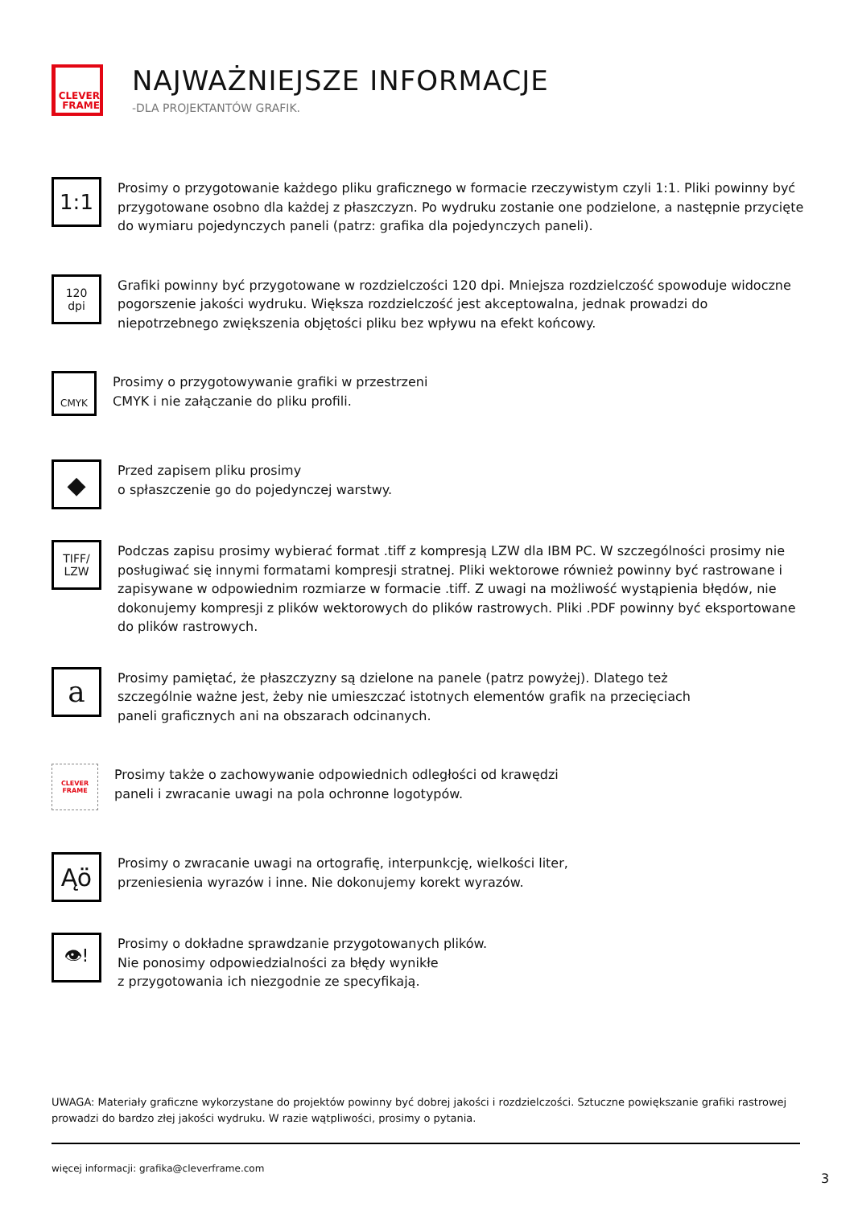CLEVER
FRAME
NAJWAŻNIEJSZE INFORMACJE
-DLA PROJEKTANTÓW GRAFIK.
1:1
Prosimy o przygotowanie każdego pliku graficznego w formacie rzeczywistym czyli 1:1. Pliki powinny być przygotowane osobno dla każdej z płaszczyzn. Po wydruku zostanie one podzielone, a następnie przycięte do wymiaru pojedynczych paneli (patrz: grafika dla pojedynczych paneli).
120
dpi
Grafiki powinny być przygotowane w rozdzielczości 120 dpi. Mniejsza rozdzielczość spowoduje widoczne pogorszenie jakości wydruku. Większa rozdzielczość jest akceptowalna, jednak prowadzi do niepotrzebnego zwiększenia objętości pliku bez wpływu na efekt końcowy.
CMYK
Prosimy o przygotowywanie grafiki w przestrzeni
CMYK i nie załączanie do pliku profili.
◆
Przed zapisem pliku prosimy
o spłaszczenie go do pojedynczej warstwy.
TIFF/
LZW
Podczas zapisu prosimy wybierać format .tiff z kompresją LZW dla IBM PC. W szczególności prosimy nie posługiwać się innymi formatami kompresji stratnej. Pliki wektorowe również powinny być rastrowane i zapisywane w odpowiednim rozmiarze w formacie .tiff. Z uwagi na możliwość wystąpienia błędów, nie dokonujemy kompresji z plików wektorowych do plików rastrowych. Pliki .PDF powinny być eksportowane do plików rastrowych.
a
Prosimy pamiętać, że płaszczyzny są dzielone na panele (patrz powyżej). Dlatego też
szczególnie ważne jest, żeby nie umieszczać istotnych elementów grafik na przecięciach
paneli graficznych ani na obszarach odcinanych.
CLEVER
FRAME
Prosimy także o zachowywanie odpowiednich odległości od krawędzi
paneli i zwracanie uwagi na pola ochronne logotypów.
Ąö
Prosimy o zwracanie uwagi na ortografię, interpunkcję, wielkości liter,
przeniesienia wyrazów i inne. Nie dokonujemy korekt wyrazów.
👁!
Prosimy o dokładne sprawdzanie przygotowanych plików.
Nie ponosimy odpowiedzialności za błędy wynikłe
z przygotowania ich niezgodnie ze specyfikają.
UWAGA: Materiały graficzne wykorzystane do projektów powinny być dobrej jakości i rozdzielczości. Sztuczne powiększanie grafiki rastrowej prowadzi do bardzo złej jakości wydruku. W razie wątpliwości, prosimy o pytania.
więcej informacji: grafika@cleverframe.com
3